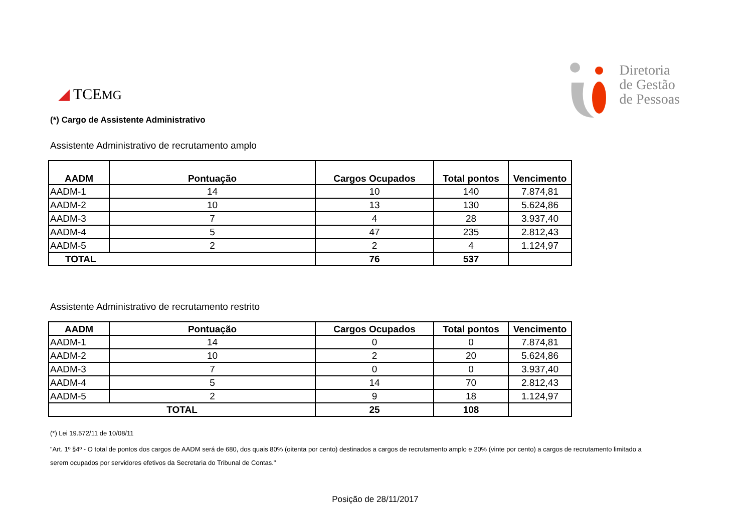◢ TCEMG
Diretoria
de Gestão
de Pessoas
(*) Cargo de Assistente Administrativo
Assistente Administrativo de recrutamento amplo
| AADM | Pontuação | Cargos Ocupados | Total pontos | Vencimento |
| --- | --- | --- | --- | --- |
| AADM-1 | 14 | 10 | 140 | 7.874,81 |
| AADM-2 | 10 | 13 | 130 | 5.624,86 |
| AADM-3 | 7 | 4 | 28 | 3.937,40 |
| AADM-4 | 5 | 47 | 235 | 2.812,43 |
| AADM-5 | 2 | 2 | 4 | 1.124,97 |
| TOTAL | | 76 | 537 | |
Assistente Administrativo de recrutamento restrito
| AADM | Pontuação | Cargos Ocupados | Total pontos | Vencimento |
| --- | --- | --- | --- | --- |
| AADM-1 | 14 | 0 | 0 | 7.874,81 |
| AADM-2 | 10 | 2 | 20 | 5.624,86 |
| AADM-3 | 7 | 0 | 0 | 3.937,40 |
| AADM-4 | 5 | 14 | 70 | 2.812,43 |
| AADM-5 | 2 | 9 | 18 | 1.124,97 |
| TOTAL | | 25 | 108 | |
(*) Lei 19.572/11 de 10/08/11
"Art. 1º §4º - O total de pontos dos cargos de AADM será de 680, dos quais 80% (oitenta por cento) destinados a cargos de recrutamento amplo e 20% (vinte por cento) a cargos de recrutamento limitado a serem ocupados por servidores efetivos da Secretaria do Tribunal de Contas."
Posição de 28/11/2017